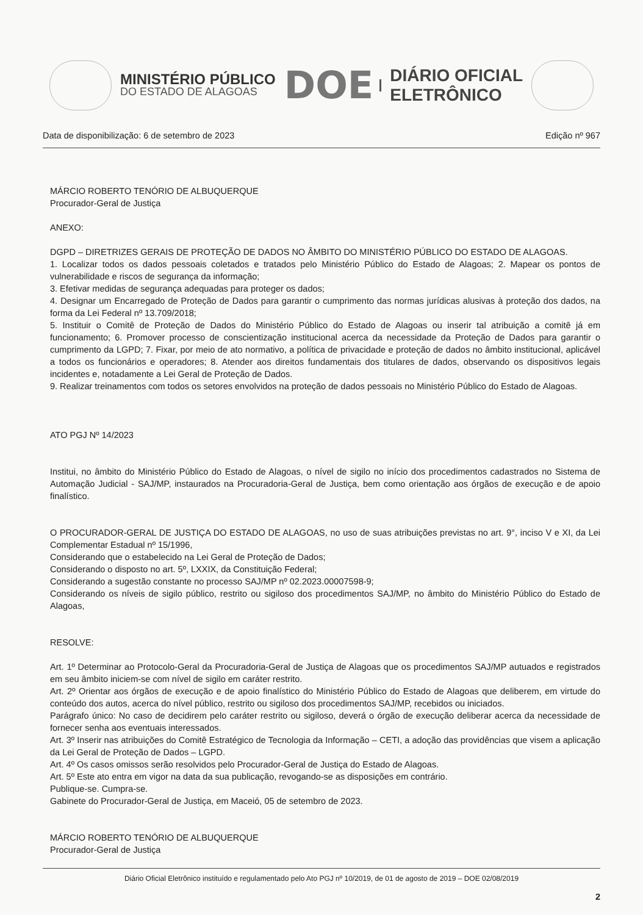MINISTÉRIO PÚBLICO
DO ESTADO DE ALAGOAS
DOE
DIÁRIO OFICIAL
ELETRÔNICO
Data de disponibilização: 6 de setembro de 2023 Edição nº 967
MÁRCIO ROBERTO TENÓRIO DE ALBUQUERQUE
Procurador-Geral de Justiça
ANEXO:
DGPD – DIRETRIZES GERAIS DE PROTEÇÃO DE DADOS NO ÂMBITO DO MINISTÉRIO PÚBLICO DO ESTADO DE ALAGOAS.
1. Localizar todos os dados pessoais coletados e tratados pelo Ministério Público do Estado de Alagoas; 2. Mapear os pontos de vulnerabilidade e riscos de segurança da informação;
3. Efetivar medidas de segurança adequadas para proteger os dados;
4. Designar um Encarregado de Proteção de Dados para garantir o cumprimento das normas jurídicas alusivas à proteção dos dados, na forma da Lei Federal nº 13.709/2018;
5. Instituir o Comitê de Proteção de Dados do Ministério Público do Estado de Alagoas ou inserir tal atribuição a comitê já em funcionamento; 6. Promover processo de conscientização institucional acerca da necessidade da Proteção de Dados para garantir o cumprimento da LGPD; 7. Fixar, por meio de ato normativo, a política de privacidade e proteção de dados no âmbito institucional, aplicável a todos os funcionários e operadores; 8. Atender aos direitos fundamentais dos titulares de dados, observando os dispositivos legais incidentes e, notadamente a Lei Geral de Proteção de Dados.
9. Realizar treinamentos com todos os setores envolvidos na proteção de dados pessoais no Ministério Público do Estado de Alagoas.
ATO PGJ Nº 14/2023
Institui, no âmbito do Ministério Público do Estado de Alagoas, o nível de sigilo no início dos procedimentos cadastrados no Sistema de Automação Judicial - SAJ/MP, instaurados na Procuradoria-Geral de Justiça, bem como orientação aos órgãos de execução e de apoio finalístico.
O PROCURADOR-GERAL DE JUSTIÇA DO ESTADO DE ALAGOAS, no uso de suas atribuições previstas no art. 9°, inciso V e XI, da Lei Complementar Estadual nº 15/1996,
Considerando que o estabelecido na Lei Geral de Proteção de Dados;
Considerando o disposto no art. 5º, LXXIX, da Constituição Federal;
Considerando a sugestão constante no processo SAJ/MP nº 02.2023.00007598-9;
Considerando os níveis de sigilo público, restrito ou sigiloso dos procedimentos SAJ/MP, no âmbito do Ministério Público do Estado de Alagoas,
RESOLVE:
Art. 1º Determinar ao Protocolo-Geral da Procuradoria-Geral de Justiça de Alagoas que os procedimentos SAJ/MP autuados e registrados em seu âmbito iniciem-se com nível de sigilo em caráter restrito.
Art. 2º Orientar aos órgãos de execução e de apoio finalístico do Ministério Público do Estado de Alagoas que deliberem, em virtude do conteúdo dos autos, acerca do nível público, restrito ou sigiloso dos procedimentos SAJ/MP, recebidos ou iniciados.
Parágrafo único: No caso de decidirem pelo caráter restrito ou sigiloso, deverá o órgão de execução deliberar acerca da necessidade de fornecer senha aos eventuais interessados.
Art. 3º Inserir nas atribuições do Comitê Estratégico de Tecnologia da Informação – CETI, a adoção das providências que visem a aplicação da Lei Geral de Proteção de Dados – LGPD.
Art. 4º Os casos omissos serão resolvidos pelo Procurador-Geral de Justiça do Estado de Alagoas.
Art. 5º Este ato entra em vigor na data da sua publicação, revogando-se as disposições em contrário.
Publique-se. Cumpra-se.
Gabinete do Procurador-Geral de Justiça, em Maceió, 05 de setembro de 2023.
MÁRCIO ROBERTO TENÓRIO DE ALBUQUERQUE
Procurador-Geral de Justiça
Diário Oficial Eletrônico instituído e regulamentado pelo Ato PGJ nº 10/2019, de 01 de agosto de 2019 – DOE 02/08/2019
2